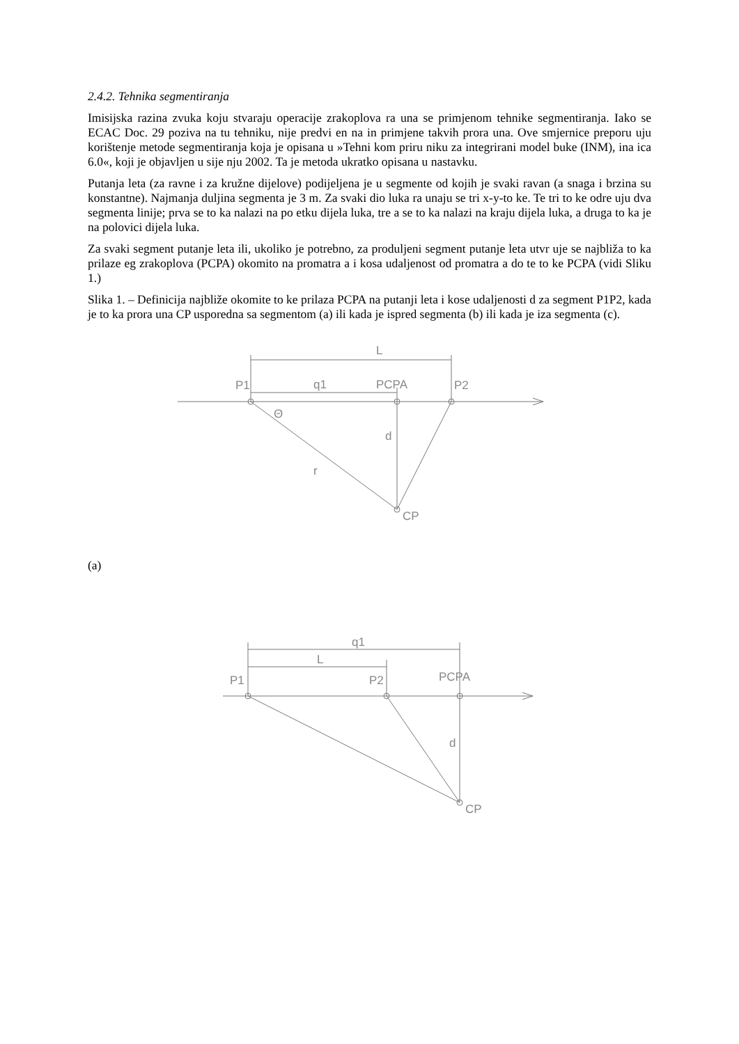2.4.2. Tehnika segmentiranja
Imisijska razina zvuka koju stvaraju operacije zrakoplova ra una se primjenom tehnike segmentiranja. Iako se ECAC Doc. 29 poziva na tu tehniku, nije predvi en na in primjene takvih prora una. Ove smjernice preporu uju korištenje metode segmentiranja koja je opisana u »Tehni kom priru niku za integrirani model buke (INM), ina ica 6.0«, koji je objavljen u sije nju 2002. Ta je metoda ukratko opisana u nastavku.
Putanja leta (za ravne i za kružne dijelove) podijeljena je u segmente od kojih je svaki ravan (a snaga i brzina su konstantne). Najmanja duljina segmenta je 3 m. Za svaki dio luka ra unaju se tri x-y-to ke. Te tri to ke odre uju dva segmenta linije; prva se to ka nalazi na po etku dijela luka, tre a se to ka nalazi na kraju dijela luka, a druga to ka je na polovici dijela luka.
Za svaki segment putanje leta ili, ukoliko je potrebno, za produljeni segment putanje leta utvr uje se najbliža to ka prilaze eg zrakoplova (PCPA) okomito na promatra a i kosa udaljenost od promatra a do te to ke PCPA (vidi Sliku 1.)
Slika 1. – Definicija najbliže okomite to ke prilaza PCPA na putanji leta i kose udaljenosti d za segment P1P2, kada je to ka prora una CP usporedna sa segmentom (a) ili kada je ispred segmenta (b) ili kada je iza segmenta (c).
L
P1
q1
PCPA
P2
Θ
d
r
CP
(a)
q1
L
P1
P2
PCPA
d
CP